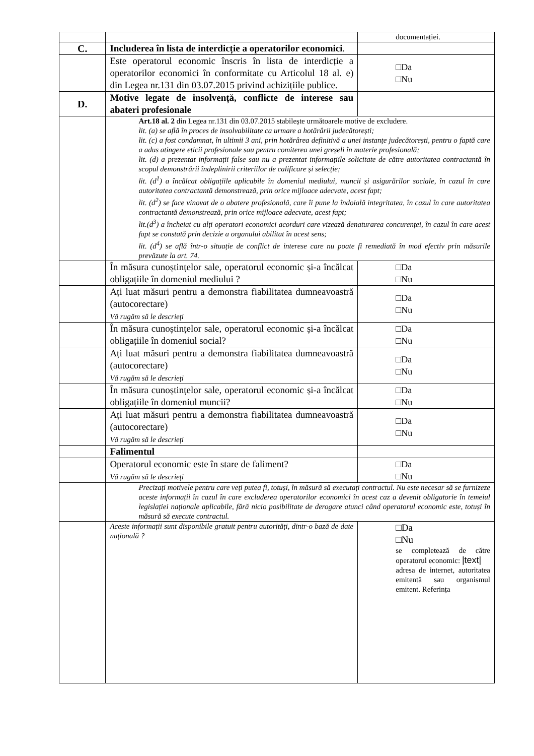| | | documentației. |
| C. | Includerea în lista de interdicție a operatorilor economici . | |
| | Este operatorul economic înscris în lista de interdicție a operatorilor economici în conformitate cu Articolul 18 al. e) din Legea nr.131 din 03.07.2015 privind achizițiile publice. | □Da □Nu |
| D. | Motive legate de insolvență, conflicte de interese sau abateri profesionale | |
| | Art.18 al. 2 din Legea nr.131 din 03.07.2015 stabilește următoarele motive de excludere. lit. (a) se află în proces de insolvabilitate ca urmare a hotărârii judecătorești; lit. (c) a fost condamnat, în ultimii 3 ani, prin hotărârea definitivă a unei instanțe judecătorești, pentru o faptă care a adus atingere eticii profesionale sau pentru comiterea unei greșeli în materie profesională; lit. (d) a prezentat informații false sau nu a prezentat informațiile solicitate de către autoritatea contractantă în scopul demonstrării îndeplinirii criteriilor de calificare și selecție; lit. (d<sup>1</sup>) a încălcat obligațiile aplicabile în domeniul mediului, muncii și asigurărilor sociale, în cazul în care autoritatea contractantă demonstrează, prin orice mijloace adecvate, acest fapt; lit. (d<sup>2</sup>) se face vinovat de o abatere profesională, care îi pune la îndoială integritatea, în cazul în care autoritatea contractantă demonstrează, prin orice mijloace adecvate, acest fapt; lit.(d<sup>3</sup>) a încheiat cu alți operatori economici acorduri care vizează denaturarea concurenței, în cazul în care acest fapt se constată prin decizie a organului abilitat în acest sens; lit. (d<sup>4</sup>) se află într-o situație de conflict de interese care nu poate fi remediată în mod efectiv prin măsurile prevăzute la art. 74. | |
| | În măsura cunoștințelor sale, operatorul economic și-a încălcat obligațiile în domeniul mediului ? | □Da □Nu |
| | Ați luat măsuri pentru a demonstra fiabilitatea dumneavoastră (autocorectare) Vă rugăm să le descrieți | □Da □Nu |
| | În măsura cunoștințelor sale, operatorul economic și-a încălcat obligațiile în domeniul social? | □Da □Nu |
| | Ați luat măsuri pentru a demonstra fiabilitatea dumneavoastră (autocorectare) Vă rugăm să le descrieți | □Da □Nu |
| | În măsura cunoștințelor sale, operatorul economic și-a încălcat obligațiile în domeniul muncii? | □Da □Nu |
| | Ați luat măsuri pentru a demonstra fiabilitatea dumneavoastră (autocorectare) Vă rugăm să le descrieți | □Da □Nu |
| | Falimentul | |
| | Operatorul economic este în stare de faliment? Vă rugăm să le descrieți | □Da □Nu |
| | Precizați motivele pentru care veți putea fi, totuși, în măsură să executați contractul. Nu este necesar să se furnizeze aceste informații în cazul în care excluderea operatorilor economici în acest caz a devenit obligatorie în temeiul legislației naționale aplicabile, fără nicio posibilitate de derogare atunci când operatorul economic este, totuși în măsură să execute contractul. | |
| | Aceste informații sunt disponibile gratuit pentru autorități, dintr-o bază de date națională ? | □Da □Nu se completează de către operatorul economic: /text/ adresa de internet, autoritatea emitentă sau organismul emitent. Referința |